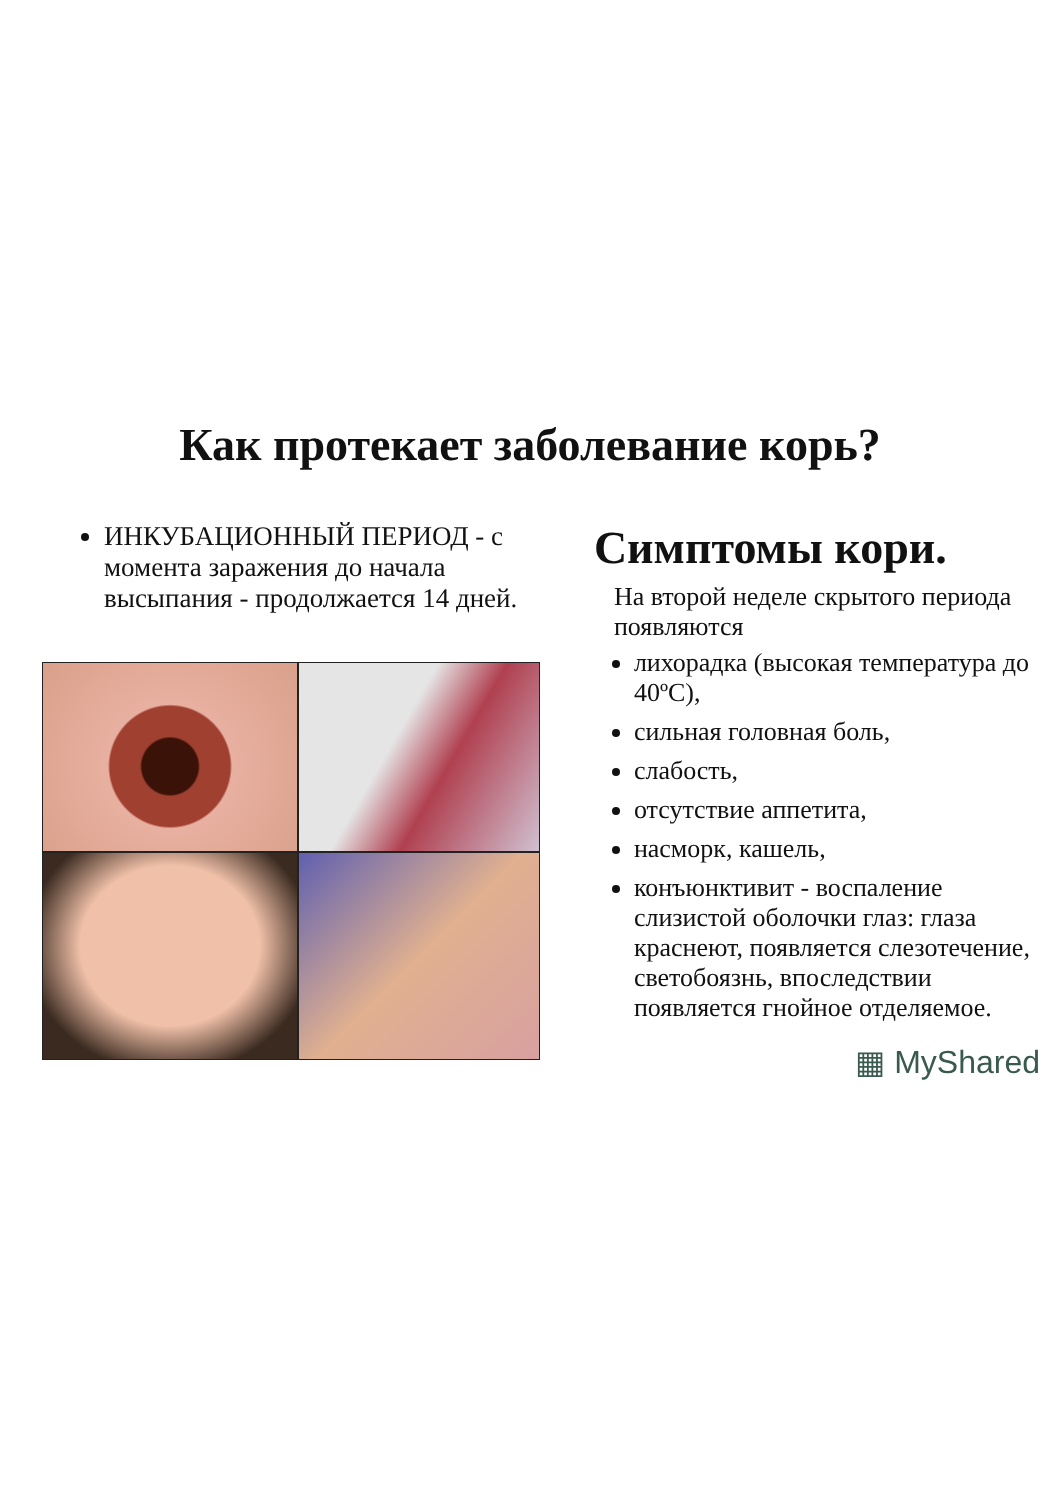Как протекает заболевание корь?
ИНКУБАЦИОННЫЙ ПЕРИОД - с момента заражения до начала высыпания - продолжается 14 дней.
Симптомы кори.
На второй неделе скрытого периода появляются
лихорадка (высокая температура до 40ºС),
сильная головная боль,
слабость,
отсутствие аппетита,
насморк, кашель,
конъюнктивит - воспаление слизистой оболочки глаз: глаза краснеют, появляется слезотечение, светобоязнь, впоследствии появляется гнойное отделяемое.
▦ MyShared